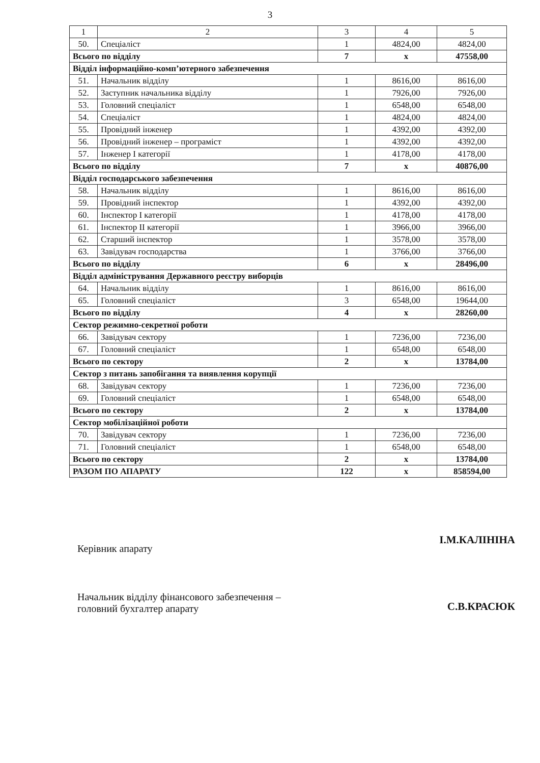3
| 1 | 2 | 3 | 4 | 5 |
| --- | --- | --- | --- | --- |
| 50. | Спеціаліст | 1 | 4824,00 | 4824,00 |
| Всього по відділу | | 7 | х | 47558,00 |
| Відділ інформаційно-комп’ютерного забезпечення | | | | |
| 51. | Начальник відділу | 1 | 8616,00 | 8616,00 |
| 52. | Заступник начальника відділу | 1 | 7926,00 | 7926,00 |
| 53. | Головний спеціаліст | 1 | 6548,00 | 6548,00 |
| 54. | Спеціаліст | 1 | 4824,00 | 4824,00 |
| 55. | Провідний інженер | 1 | 4392,00 | 4392,00 |
| 56. | Провідний інженер – програміст | 1 | 4392,00 | 4392,00 |
| 57. | Інженер І категорії | 1 | 4178,00 | 4178,00 |
| Всього по відділу | | 7 | х | 40876,00 |
| Відділ господарського забезпечення | | | | |
| 58. | Начальник відділу | 1 | 8616,00 | 8616,00 |
| 59. | Провідний інспектор | 1 | 4392,00 | 4392,00 |
| 60. | Інспектор І категорії | 1 | 4178,00 | 4178,00 |
| 61. | Інспектор ІІ категорії | 1 | 3966,00 | 3966,00 |
| 62. | Старший інспектор | 1 | 3578,00 | 3578,00 |
| 63. | Завідувач господарства | 1 | 3766,00 | 3766,00 |
| Всього по відділу | | 6 | х | 28496,00 |
| Відділ адміністрування Державного реєстру виборців | | | | |
| 64. | Начальник відділу | 1 | 8616,00 | 8616,00 |
| 65. | Головний спеціаліст | 3 | 6548,00 | 19644,00 |
| Всього по відділу | | 4 | х | 28260,00 |
| Сектор режимно-секретної роботи | | | | |
| 66. | Завідувач сектору | 1 | 7236,00 | 7236,00 |
| 67. | Головний спеціаліст | 1 | 6548,00 | 6548,00 |
| Всього по сектору | | 2 | х | 13784,00 |
| Сектор з питань запобігання та виявлення корупції | | | | |
| 68. | Завідувач сектору | 1 | 7236,00 | 7236,00 |
| 69. | Головний спеціаліст | 1 | 6548,00 | 6548,00 |
| Всього по сектору | | 2 | х | 13784,00 |
| Сектор мобілізаційної роботи | | | | |
| 70. | Завідувач сектору | 1 | 7236,00 | 7236,00 |
| 71. | Головний спеціаліст | 1 | 6548,00 | 6548,00 |
| Всього по сектору | | 2 | х | 13784,00 |
| РАЗОМ ПО АПАРАТУ | | 122 | х | 858594,00 |
Керівник апарату
І.М.КАЛІНІНА
Начальник відділу фінансового забезпечення –
головний бухгалтер апарату
С.В.КРАСЮК